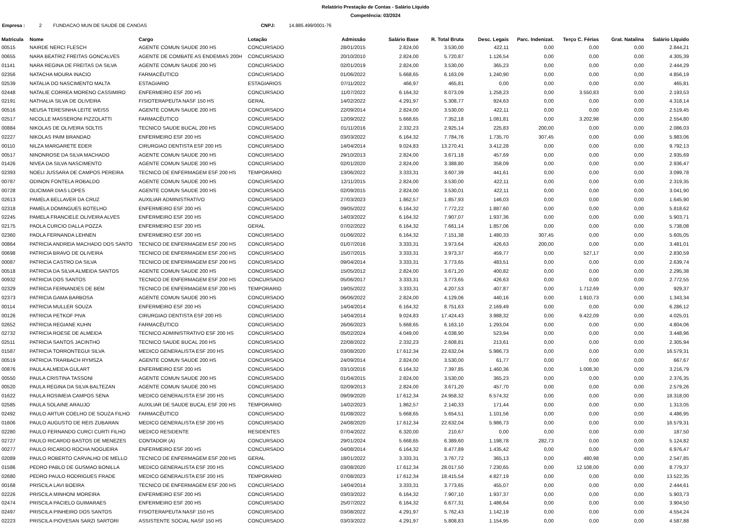Relatório Prestação de Contas - Salário Líquido
Competência: 03/2024
Empresa : 2 FUNDACAO MUN DE SAUDE DE CANOAS CNPJ: 14.885.499/0001-76
| Matricula | Nome | Cargo | Lotação | Admissão | Salário Base | R. Total Bruta | Desc. Legais | Parc. Indenizat. | Terço C. Férias | Grat. Natalina | Salário Líquido |
| --- | --- | --- | --- | --- | --- | --- | --- | --- | --- | --- | --- |
| 00515 | NAIRDE NERCI FLESCH | AGENTE COMUN SAUDE 200 HS | CONCURSADO | 28/01/2015 | 2.824,00 | 3.530,00 | 422,11 | 0,00 | 0,00 | 0,00 | 2.844,21 |
| 00655 | NARA BEATRIZ FREITAS GONCALVES | AGENTE DE COMBATE AS ENDEMIAS 200H | CONCURSADO | 20/10/2010 | 2.824,00 | 5.720,87 | 1.126,54 | 0,00 | 0,00 | 0,00 | 4.305,39 |
| 01141 | NARA REGINA DE FREITAS DA SILVA | AGENTE COMUN SAUDE 200 HS | CONCURSADO | 02/01/2019 | 2.824,00 | 3.530,00 | 365,23 | 0,00 | 0,00 | 0,00 | 2.444,29 |
| 02356 | NATACHA MOURA INACIO | FARMACÊUTICO | CONCURSADO | 01/06/2022 | 5.668,65 | 6.163,09 | 1.240,90 | 0,00 | 0,00 | 0,00 | 4.856,19 |
| 02539 | NATALIA DO NASCIMENTO MALTA | ESTAGIARIO | ESTAGIARIOS | 07/11/2022 | 466,97 | 465,81 | 0,00 | 0,00 | 0,00 | 0,00 | 465,81 |
| 02448 | NATALIE CORREA MORENO CASSIMIRO | ENFERMEIRO ESF 200 HS | CONCURSADO | 11/07/2022 | 6.164,32 | 8.073,09 | 1.258,23 | 0,00 | 3.550,83 | 0,00 | 2.193,53 |
| 02191 | NATHALIA SILVA DE OLIVEIRA | FISIOTERAPEUTA NASF 150 HS | GERAL | 14/02/2022 | 4.291,97 | 5.308,77 | 924,63 | 0,00 | 0,00 | 0,00 | 4.318,14 |
| 00516 | NEUSA TERESINHA LEITE WEISS | AGENTE COMUN SAUDE 200 HS | CONCURSADO | 22/09/2014 | 2.824,00 | 3.530,00 | 422,11 | 0,00 | 0,00 | 0,00 | 2.519,45 |
| 02517 | NICOLLE MASSERONI PIZZOLATTI | FARMACÊUTICO | CONCURSADO | 12/09/2022 | 5.668,65 | 7.352,18 | 1.081,81 | 0,00 | 3.202,98 | 0,00 | 2.554,80 |
| 00884 | NIKOLAS DE OLIVEIRA SOLTIS | TECNICO SAUDE BUCAL 200 HS | CONCURSADO | 01/11/2016 | 2.332,23 | 2.925,14 | 225,83 | 200,00 | 0,00 | 0,00 | 2.086,03 |
| 02227 | NIKOLAS PAIM BRANDAO | ENFERMEIRO ESF 200 HS | CONCURSADO | 03/03/2022 | 6.164,32 | 7.784,76 | 1.735,70 | 307,45 | 0,00 | 0,00 | 5.983,06 |
| 00110 | NILZA MARGARETE EDER | CIRURGIAO DENTISTA ESF 200 HS | CONCURSADO | 14/04/2014 | 9.024,83 | 13.270,41 | 3.412,28 | 0,00 | 0,00 | 0,00 | 9.792,13 |
| 00517 | NINONROSE DA SILVA MACHADO | AGENTE COMUN SAUDE 200 HS | CONCURSADO | 29/10/2013 | 2.824,00 | 3.671,18 | 457,69 | 0,00 | 0,00 | 0,00 | 2.935,69 |
| 01426 | NIVEA DA SILVA NASCIMENTO | AGENTE COMUN SAUDE 200 HS | CONCURSADO | 02/01/2020 | 2.824,00 | 3.388,80 | 358,09 | 0,00 | 0,00 | 0,00 | 2.936,47 |
| 02393 | NOELI JUSSARA DE CAMPOS PEREIRA | TECNICO DE ENFERMAGEM ESF 200 HS | TEMPORARIO | 13/06/2022 | 3.333,31 | 3.607,39 | 441,61 | 0,00 | 0,00 | 0,00 | 3.099,78 |
| 00787 | ODINON FONTELA ROBALDO | AGENTE COMUN SAUDE 200 HS | CONCURSADO | 12/11/2015 | 2.824,00 | 3.530,00 | 422,11 | 0,00 | 0,00 | 0,00 | 2.319,35 |
| 00728 | OLICIMAR DIAS LOPES | AGENTE COMUN SAUDE 200 HS | CONCURSADO | 02/09/2015 | 2.824,00 | 3.530,01 | 422,11 | 0,00 | 0,00 | 0,00 | 3.041,90 |
| 02613 | PAMELA BELLAVER DA CRUZ | AUXILIAR ADMINISTRATIVO | CONCURSADO | 27/03/2023 | 1.862,57 | 1.857,93 | 146,03 | 0,00 | 0,00 | 0,00 | 1.645,90 |
| 02318 | PAMELA DOMINGUES BOTELHO | ENFERMEIRO ESF 200 HS | CONCURSADO | 09/05/2022 | 6.164,32 | 7.772,22 | 1.887,60 | 0,00 | 0,00 | 0,00 | 5.818,62 |
| 02245 | PAMELA FRANCIELE OLIVEIRA ALVES | ENFERMEIRO ESF 200 HS | CONCURSADO | 14/03/2022 | 6.164,32 | 7.907,07 | 1.937,36 | 0,00 | 0,00 | 0,00 | 5.903,71 |
| 02175 | PAOLA CURCIO DALLA POZZA | ENFERMEIRO ESF 200 HS | GERAL | 07/02/2022 | 6.164,32 | 7.661,14 | 1.857,06 | 0,00 | 0,00 | 0,00 | 5.738,08 |
| 02360 | PAOLA FERNANDA LEHNEN | ENFERMEIRO ESF 200 HS | CONCURSADO | 01/06/2022 | 6.164,32 | 7.151,38 | 1.480,33 | 307,45 | 0,00 | 0,00 | 5.605,05 |
| 00864 | PATRICIA ANDREIA MACHADO DOS SANTO | TECNICO DE ENFERMAGEM ESF 200 HS | CONCURSADO | 01/07/2016 | 3.333,31 | 3.973,64 | 426,63 | 200,00 | 0,00 | 0,00 | 3.481,01 |
| 00698 | PATRICIA BRAVO DE OLIVEIRA | TECNICO DE ENFERMAGEM ESF 200 HS | CONCURSADO | 15/07/2015 | 3.333,31 | 3.973,37 | 459,77 | 0,00 | 527,17 | 0,00 | 2.830,59 |
| 00087 | PATRICIA CASTRO DA SILVA | TECNICO DE ENFERMAGEM ESF 200 HS | CONCURSADO | 09/04/2014 | 3.333,31 | 3.773,65 | 483,51 | 0,00 | 0,00 | 0,00 | 2.639,74 |
| 00518 | PATRICIA DA SILVA ALMEIDA SANTOS | AGENTE COMUN SAUDE 200 HS | CONCURSADO | 15/05/2012 | 2.824,00 | 3.671,20 | 400,82 | 0,00 | 0,00 | 0,00 | 2.295,38 |
| 00932 | PATRICIA DOS SANTOS | TECNICO DE ENFERMAGEM ESF 200 HS | CONCURSADO | 05/06/2017 | 3.333,31 | 3.773,65 | 426,63 | 0,00 | 0,00 | 0,00 | 2.772,55 |
| 02329 | PATRICIA FERNANDES DE BEM | TECNICO DE ENFERMAGEM ESF 200 HS | TEMPORARIO | 19/05/2022 | 3.333,31 | 4.207,53 | 407,87 | 0,00 | 1.712,69 | 0,00 | 929,37 |
| 02373 | PATRICIA GAMA BARBOSA | AGENTE COMUN SAUDE 200 HS | CONCURSADO | 06/06/2022 | 2.824,00 | 4.129,06 | 440,16 | 0,00 | 1.910,73 | 0,00 | 1.343,34 |
| 00114 | PATRICIA MULLER SOUZA | ENFERMEIRO ESF 200 HS | CONCURSADO | 14/04/2014 | 6.164,32 | 8.751,63 | 2.169,49 | 0,00 | 0,00 | 0,00 | 6.286,12 |
| 00126 | PATRICIA PETKOF PIVA | CIRURGIAO DENTISTA ESF 200 HS | CONCURSADO | 14/04/2014 | 9.024,83 | 17.424,43 | 3.988,32 | 0,00 | 9.422,09 | 0,00 | 4.025,01 |
| 02652 | PATRICIA REGIANE KUHN | FARMACÊUTICO | CONCURSADO | 26/06/2023 | 5.668,65 | 6.163,10 | 1.293,04 | 0,00 | 0,00 | 0,00 | 4.804,06 |
| 02732 | PATRICIA ROESE DE ALMEIDA | TECNICO ADMINISTRATIVO ESF 200 HS | CONCURSADO | 05/02/2024 | 4.049,00 | 4.038,90 | 523,94 | 0,00 | 0,00 | 0,00 | 3.448,96 |
| 02511 | PATRICIA SANTOS JACINTHO | TECNICO SAUDE BUCAL 200 HS | CONCURSADO | 22/08/2022 | 2.332,23 | 2.608,81 | 213,61 | 0,00 | 0,00 | 0,00 | 2.305,94 |
| 01587 | PATRICIA TORRONTEGUI SILVA | MEDICO GENERALISTA ESF 200 HS | CONCURSADO | 03/08/2020 | 17.612,34 | 22.632,04 | 5.986,73 | 0,00 | 0,00 | 0,00 | 16.579,31 |
| 00519 | PATRICIA TRARBACH RYMSZA | AGENTE COMUN SAUDE 200 HS | CONCURSADO | 24/09/2014 | 2.824,00 | 3.530,00 | 61,77 | 0,00 | 0,00 | 0,00 | 667,67 |
| 00876 | PAULA ALMEIDA GULART | ENFERMEIRO ESF 200 HS | CONCURSADO | 03/10/2016 | 6.164,32 | 7.397,85 | 1.460,36 | 0,00 | 1.008,30 | 0,00 | 3.216,79 |
| 00550 | PAULA CRISTINA TASSONI | AGENTE COMUN SAUDE 200 HS | CONCURSADO | 01/04/2015 | 2.824,00 | 3.530,00 | 365,23 | 0,00 | 0,00 | 0,00 | 2.376,35 |
| 00520 | PAULA REGINA DA SILVA BALTEZAN | AGENTE COMUN SAUDE 200 HS | CONCURSADO | 02/09/2013 | 2.824,00 | 3.671,20 | 457,70 | 0,00 | 0,00 | 0,00 | 2.579,26 |
| 01622 | PAULA ROSIMEIA CAMPOS SENA | MEDICO GENERALISTA ESF 200 HS | CONCURSADO | 09/09/2020 | 17.612,34 | 24.958,32 | 6.574,32 | 0,00 | 0,00 | 0,00 | 18.318,00 |
| 02585 | PAULA SOLAINE ARAUJO | AUXILIAR DE SAUDE BUCAL ESF 200 HS | TEMPORARIO | 14/02/2023 | 1.862,57 | 2.140,33 | 171,44 | 0,00 | 0,00 | 0,00 | 1.313,05 |
| 02492 | PAULO ARTUR COELHO DE SOUZA FILHO | FARMACÊUTICO | CONCURSADO | 01/08/2022 | 5.668,65 | 5.654,51 | 1.101,56 | 0,00 | 0,00 | 0,00 | 4.486,95 |
| 01606 | PAULO AUGUSTO DE REIS ZUBARAN | MEDICO GENERALISTA ESF 200 HS | CONCURSADO | 24/08/2020 | 17.612,34 | 22.632,04 | 5.986,73 | 0,00 | 0,00 | 0,00 | 16.579,31 |
| 02280 | PAULO FERNANDO CURCI CURTI FILHO | MEDICO RESIDENTE | RESIDENTES | 07/04/2022 | 6.320,00 | 210,67 | 0,00 | 0,00 | 0,00 | 0,00 | 187,50 |
| 02727 | PAULO RICARDO BASTOS DE MENEZES | CONTADOR (A) | CONCURSADO | 29/01/2024 | 5.668,65 | 6.389,60 | 1.198,78 | 282,73 | 0,00 | 0,00 | 5.124,82 |
| 00277 | PAULO RICARDO ROCHA NOGUEIRA | ENFERMEIRO ESF 200 HS | CONCURSADO | 04/08/2014 | 6.164,32 | 8.477,89 | 1.435,42 | 0,00 | 0,00 | 0,00 | 6.976,47 |
| 02089 | PAULO ROBERTO CARVALHO DE MELLO | TECNICO DE ENFERMAGEM ESF 200 HS | GERAL | 18/01/2022 | 3.333,31 | 3.767,72 | 365,13 | 0,00 | 480,98 | 0,00 | 2.547,85 |
| 01586 | PEDRO PABLO DE GUSMAO BONILLA | MEDICO GENERALISTA ESF 200 HS | CONCURSADO | 03/08/2020 | 17.612,34 | 28.017,50 | 7.230,65 | 0,00 | 12.108,00 | 0,00 | 8.779,37 |
| 02680 | PEDRO PAULO RODRIGUES FRADE | MEDICO GENERALISTA ESF 200 HS | TEMPORARIO | 07/08/2023 | 17.612,34 | 18.415,54 | 4.827,19 | 0,00 | 0,00 | 0,00 | 13.522,35 |
| 00168 | PRISCILA LAVI BOEIRA | TECNICO DE ENFERMAGEM ESF 200 HS | CONCURSADO | 14/04/2014 | 3.333,31 | 3.773,65 | 455,07 | 0,00 | 0,00 | 0,00 | 2.444,61 |
| 02226 | PRISCILA MINHONI MOREIRA | ENFERMEIRO ESF 200 HS | CONCURSADO | 03/03/2022 | 6.164,32 | 7.907,10 | 1.937,37 | 0,00 | 0,00 | 0,00 | 5.903,73 |
| 02474 | PRISCILA PACIELO GUIMARAES | ENFERMEIRO ESF 200 HS | CONCURSADO | 25/07/2022 | 6.164,32 | 6.677,31 | 1.486,64 | 0,00 | 0,00 | 0,00 | 3.904,50 |
| 02497 | PRISCILA PINHEIRO DOS SANTOS | FISIOTERAPEUTA NASF 150 HS | CONCURSADO | 03/08/2022 | 4.291,97 | 5.762,43 | 1.142,19 | 0,00 | 0,00 | 0,00 | 4.554,24 |
| 02223 | PRISCILA PIOVESAN SARZI SARTORI | ASSISTENTE SOCIAL NASF 150 HS | CONCURSADO | 03/03/2022 | 4.291,97 | 5.808,83 | 1.154,95 | 0,00 | 0,00 | 0,00 | 4.587,88 |